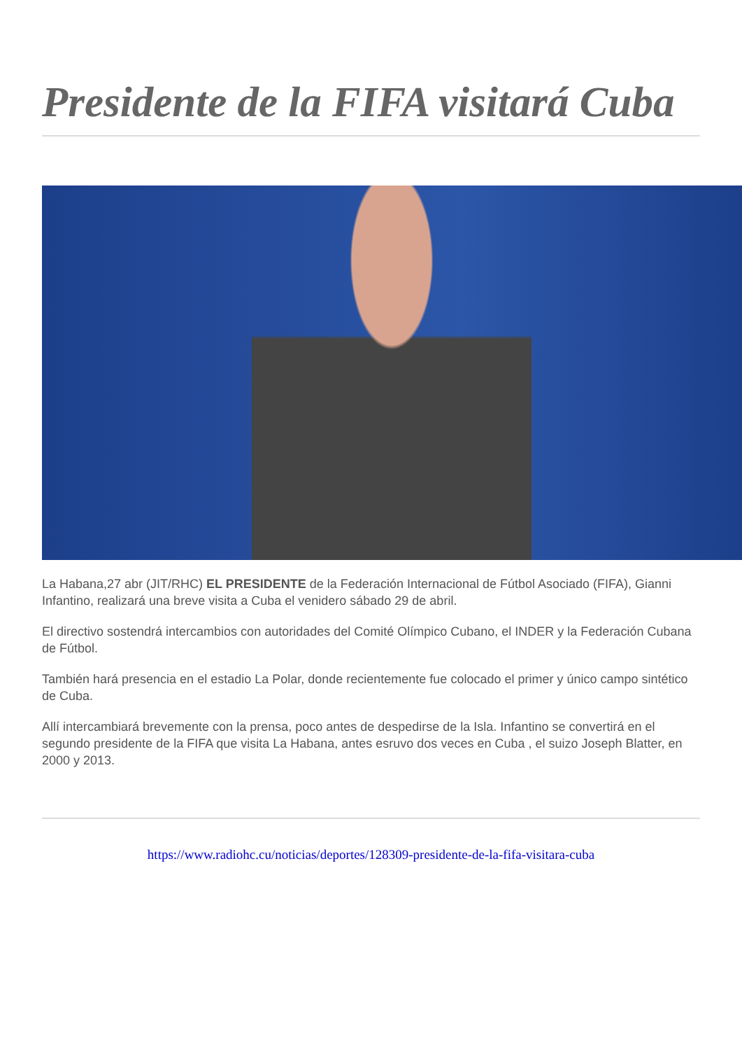Presidente de la FIFA visitará Cuba
La Habana,27 abr (JIT/RHC) EL PRESIDENTE de la Federación Internacional de Fútbol Asociado (FIFA), Gianni Infantino, realizará una breve visita a Cuba el venidero sábado 29 de abril.
El directivo sostendrá intercambios con autoridades del Comité Olímpico Cubano, el INDER y la Federación Cubana de Fútbol.
También hará presencia en el estadio La Polar, donde recientemente fue colocado el primer y único campo sintético de Cuba.
Allí intercambiará brevemente con la prensa, poco antes de despedirse de la Isla. Infantino se convertirá en el segundo presidente de la FIFA que visita La Habana, antes esruvo dos veces en Cuba , el suizo Joseph Blatter, en 2000 y 2013.
https://www.radiohc.cu/noticias/deportes/128309-presidente-de-la-fifa-visitara-cuba